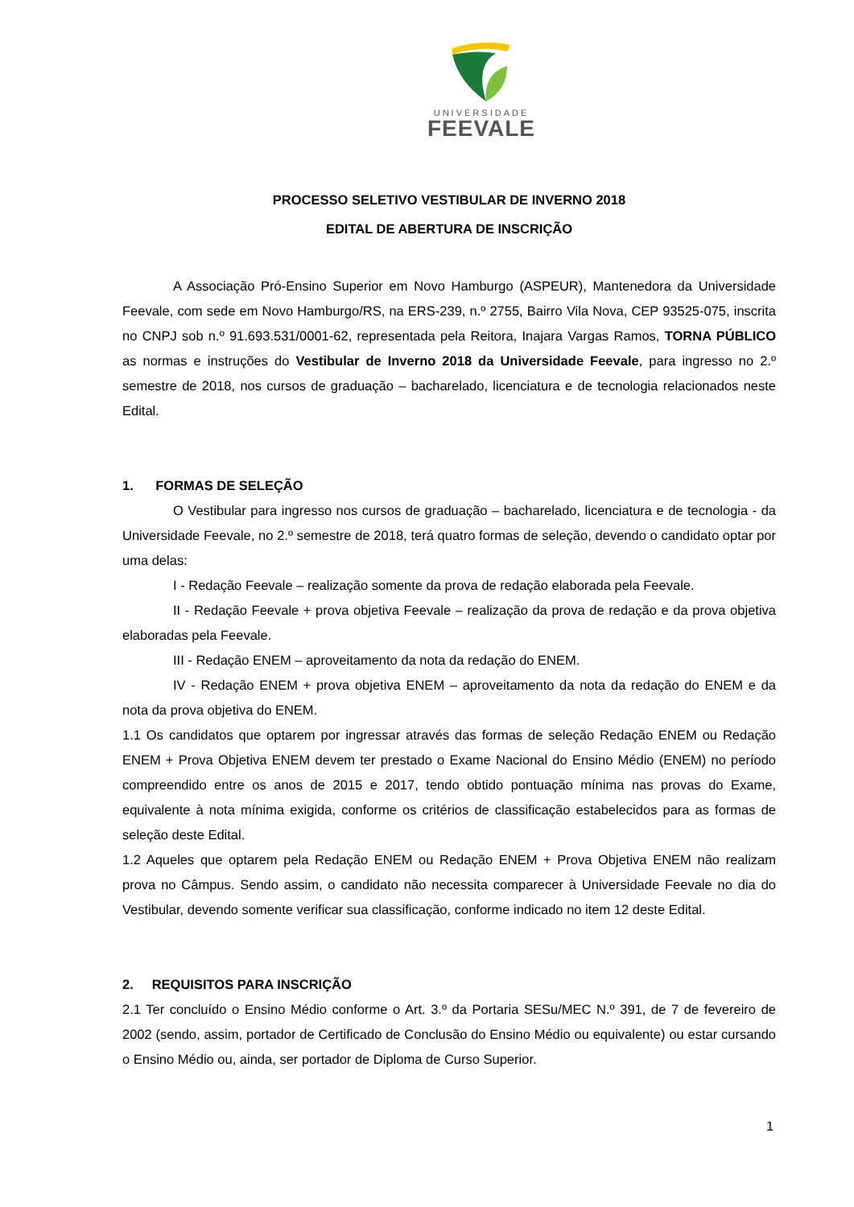UNIVERSIDADE
FEEVALE
PROCESSO SELETIVO VESTIBULAR DE INVERNO 2018
EDITAL DE ABERTURA DE INSCRIÇÃO
A Associação Pró-Ensino Superior em Novo Hamburgo (ASPEUR), Mantenedora da Universidade Feevale, com sede em Novo Hamburgo/RS, na ERS-239, n.º 2755, Bairro Vila Nova, CEP 93525-075, inscrita no CNPJ sob n.º 91.693.531/0001-62, representada pela Reitora, Inajara Vargas Ramos, TORNA PÚBLICO as normas e instruções do Vestibular de Inverno 2018 da Universidade Feevale, para ingresso no 2.º semestre de 2018, nos cursos de graduação – bacharelado, licenciatura e de tecnologia relacionados neste Edital.
1. FORMAS DE SELEÇÃO
O Vestibular para ingresso nos cursos de graduação – bacharelado, licenciatura e de tecnologia - da Universidade Feevale, no 2.º semestre de 2018, terá quatro formas de seleção, devendo o candidato optar por uma delas:
I - Redação Feevale – realização somente da prova de redação elaborada pela Feevale.
II - Redação Feevale + prova objetiva Feevale – realização da prova de redação e da prova objetiva elaboradas pela Feevale.
III - Redação ENEM – aproveitamento da nota da redação do ENEM.
IV - Redação ENEM + prova objetiva ENEM – aproveitamento da nota da redação do ENEM e da nota da prova objetiva do ENEM.
1.1 Os candidatos que optarem por ingressar através das formas de seleção Redação ENEM ou Redação ENEM + Prova Objetiva ENEM devem ter prestado o Exame Nacional do Ensino Médio (ENEM) no período compreendido entre os anos de 2015 e 2017, tendo obtido pontuação mínima nas provas do Exame, equivalente à nota mínima exigida, conforme os critérios de classificação estabelecidos para as formas de seleção deste Edital.
1.2 Aqueles que optarem pela Redação ENEM ou Redação ENEM + Prova Objetiva ENEM não realizam prova no Câmpus. Sendo assim, o candidato não necessita comparecer à Universidade Feevale no dia do Vestibular, devendo somente verificar sua classificação, conforme indicado no item 12 deste Edital.
2. REQUISITOS PARA INSCRIÇÃO
2.1 Ter concluído o Ensino Médio conforme o Art. 3.º da Portaria SESu/MEC N.º 391, de 7 de fevereiro de 2002 (sendo, assim, portador de Certificado de Conclusão do Ensino Médio ou equivalente) ou estar cursando o Ensino Médio ou, ainda, ser portador de Diploma de Curso Superior.
1